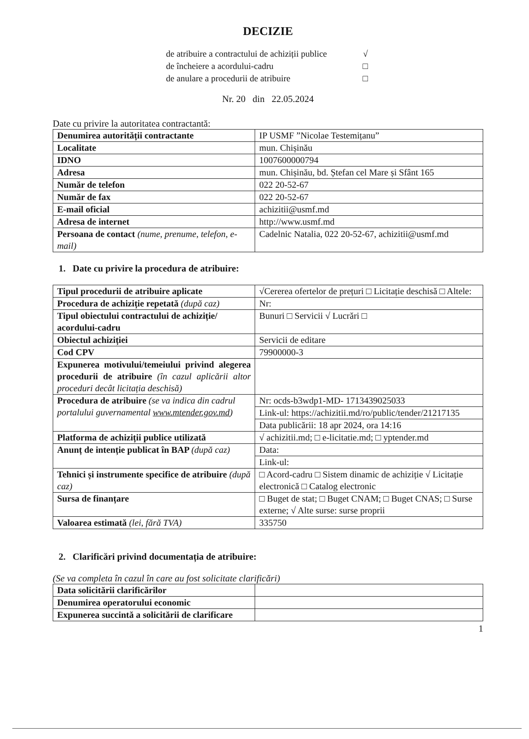DECIZIE
de atribuire a contractului de achiziții publice √
de încheiere a acordului-cadru □
de anulare a procedurii de atribuire □
Nr. 20 din 22.05.2024
Date cu privire la autoritatea contractantă:
| Denumirea autorității contractante | IP USMF ”Nicolae Testemițanu” |
| Localitate | mun. Chișinău |
| IDNO | 1007600000794 |
| Adresa | mun. Chișinău, bd. Ștefan cel Mare și Sfânt 165 |
| Număr de telefon | 022 20-52-67 |
| Număr de fax | 022 20-52-67 |
| E-mail oficial | achizitii@usmf.md |
| Adresa de internet | http://www.usmf.md |
| Persoana de contact (nume, prenume, telefon, e-mail) | Cadelnic Natalia, 022 20-52-67, achizitii@usmf.md |
1. Date cu privire la procedura de atribuire:
| Tipul procedurii de atribuire aplicate | √Cererea ofertelor de prețuri □ Licitație deschisă □ Altele: |
| Procedura de achiziție repetată (după caz) | Nr: |
| Tipul obiectului contractului de achiziție/ acordului-cadru | Bunuri □ Servicii √ Lucrări □ |
| Obiectul achiziției | Servicii de editare |
| Cod CPV | 79900000-3 |
| Expunerea motivului/temeiului privind alegerea procedurii de atribuire (în cazul aplicării altor proceduri decât licitația deschisă) | |
| Procedura de atribuire (se va indica din cadrul portalului guvernamental www.mtender.gov.md ) | Nr: ocds-b3wdp1-MD- 1713439025033 |
| | Link-ul: https://achizitii.md/ro/public/tender/21217135 |
| | Data publicării: 18 apr 2024, ora 14:16 |
| Platforma de achiziții publice utilizată | √ achizitii.md; □ e-licitatie.md; □ yptender.md |
| Anunț de intenție publicat în BAP (după caz) | Data: |
| | Link-ul: |
| Tehnici și instrumente specifice de atribuire (după caz) | □ Acord-cadru □ Sistem dinamic de achiziție √ Licitație electronică □ Catalog electronic |
| Sursa de finanțare | □ Buget de stat; □ Buget CNAM; □ Buget CNAS; □ Surse externe; √ Alte surse: surse proprii |
| Valoarea estimată (lei, fără TVA) | 335750 |
2. Clarificări privind documentația de atribuire:
(Se va completa în cazul în care au fost solicitate clarificări)
| Data solicitării clarificărilor | |
| Denumirea operatorului economic | |
| Expunerea succintă a solicitării de clarificare | |
1